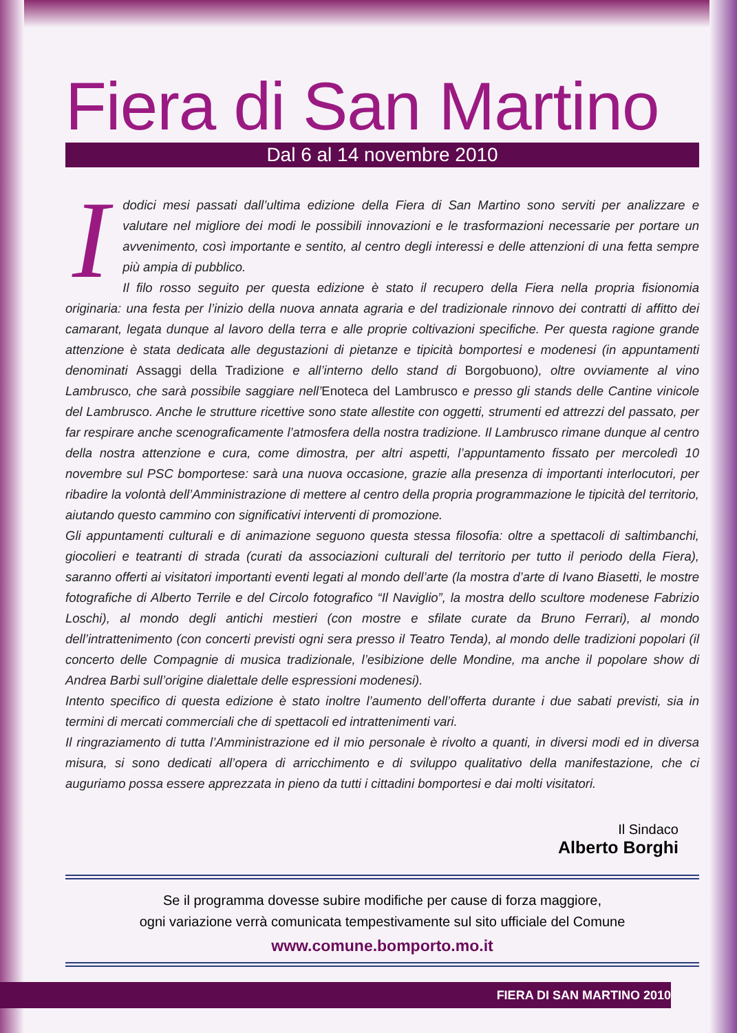Fiera di San Martino
Dal 6 al 14 novembre 2010
Idodici mesi passati dall’ultima edizione della Fiera di San Martino sono serviti per analizzare e valutare nel migliore dei modi le possibili innovazioni e le trasformazioni necessarie per portare un avvenimento, così importante e sentito, al centro degli interessi e delle attenzioni di una fetta sempre più ampia di pubblico.
Il filo rosso seguito per questa edizione è stato il recupero della Fiera nella propria fisionomia originaria: una festa per l’inizio della nuova annata agraria e del tradizionale rinnovo dei contratti di affitto dei camarant, legata dunque al lavoro della terra e alle proprie coltivazioni specifiche. Per questa ragione grande attenzione è stata dedicata alle degustazioni di pietanze e tipicità bomportesi e modenesi (in appuntamenti denominati Assaggi della Tradizione e all’interno dello stand di Borgobuono), oltre ovviamente al vino Lambrusco, che sarà possibile saggiare nell’Enoteca del Lambrusco e presso gli stands delle Cantine vinicole del Lambrusco. Anche le strutture ricettive sono state allestite con oggetti, strumenti ed attrezzi del passato, per far respirare anche scenograficamente l’atmosfera della nostra tradizione. Il Lambrusco rimane dunque al centro della nostra attenzione e cura, come dimostra, per altri aspetti, l’appuntamento fissato per mercoledì 10 novembre sul PSC bomportese: sarà una nuova occasione, grazie alla presenza di importanti interlocutori, per ribadire la volontà dell’Amministrazione di mettere al centro della propria programmazione le tipicità del territorio, aiutando questo cammino con significativi interventi di promozione.
Gli appuntamenti culturali e di animazione seguono questa stessa filosofia: oltre a spettacoli di saltimbanchi, giocolieri e teatranti di strada (curati da associazioni culturali del territorio per tutto il periodo della Fiera), saranno offerti ai visitatori importanti eventi legati al mondo dell’arte (la mostra d’arte di Ivano Biasetti, le mostre fotografiche di Alberto Terrile e del Circolo fotografico “Il Naviglio”, la mostra dello scultore modenese Fabrizio Loschi), al mondo degli antichi mestieri (con mostre e sfilate curate da Bruno Ferrari), al mondo dell’intrattenimento (con concerti previsti ogni sera presso il Teatro Tenda), al mondo delle tradizioni popolari (il concerto delle Compagnie di musica tradizionale, l’esibizione delle Mondine, ma anche il popolare show di Andrea Barbi sull’origine dialettale delle espressioni modenesi).
Intento specifico di questa edizione è stato inoltre l’aumento dell’offerta durante i due sabati previsti, sia in termini di mercati commerciali che di spettacoli ed intrattenimenti vari.
Il ringraziamento di tutta l’Amministrazione ed il mio personale è rivolto a quanti, in diversi modi ed in diversa misura, si sono dedicati all’opera di arricchimento e di sviluppo qualitativo della manifestazione, che ci auguriamo possa essere apprezzata in pieno da tutti i cittadini bomportesi e dai molti visitatori.
Il Sindaco
Alberto Borghi
Se il programma dovesse subire modifiche per cause di forza maggiore,
ogni variazione verrà comunicata tempestivamente sul sito ufficiale del Comune
www.comune.bomporto.mo.it
FIERA DI SAN MARTINO 2010